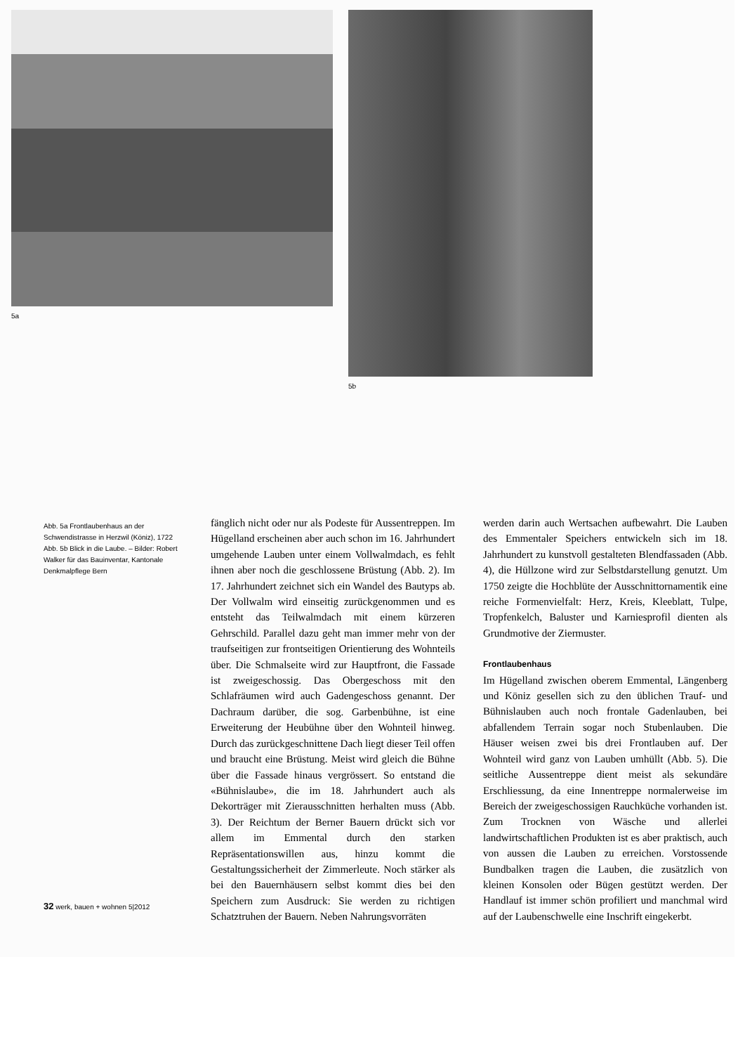5a 5b
Abb. 5a Frontlaubenhaus an der Schwendistrasse in Herzwil (Köniz), 1722
Abb. 5b Blick in die Laube. – Bilder: Robert Walker für das Bauinventar, Kantonale Denkmalpflege Bern
fänglich nicht oder nur als Podeste für Aussentreppen. Im Hügelland erscheinen aber auch schon im 16. Jahrhundert umgehende Lauben unter einem Vollwalmdach, es fehlt ihnen aber noch die geschlossene Brüstung (Abb. 2). Im 17. Jahrhundert zeichnet sich ein Wandel des Bautyps ab. Der Vollwalm wird einseitig zurückgenommen und es entsteht das Teilwalmdach mit einem kürzeren Gehrschild. Parallel dazu geht man immer mehr von der traufseitigen zur frontseitigen Orientierung des Wohnteils über. Die Schmalseite wird zur Hauptfront, die Fassade ist zweigeschossig. Das Obergeschoss mit den Schlafräumen wird auch Gadengeschoss genannt. Der Dachraum darüber, die sog. Garbenbühne, ist eine Erweiterung der Heubühne über den Wohnteil hinweg. Durch das zurückgeschnittene Dach liegt dieser Teil offen und braucht eine Brüstung. Meist wird gleich die Bühne über die Fassade hinaus vergrössert. So entstand die «Bühnislaube», die im 18. Jahrhundert auch als Dekorträger mit Zierausschnitten herhalten muss (Abb. 3). Der Reichtum der Berner Bauern drückt sich vor allem im Emmental durch den starken Repräsentationswillen aus, hinzu kommt die Gestaltungssicherheit der Zimmerleute. Noch stärker als bei den Bauernhäusern selbst kommt dies bei den Speichern zum Ausdruck: Sie werden zu richtigen Schatztruhen der Bauern. Neben Nahrungsvorräten
werden darin auch Wertsachen aufbewahrt. Die Lauben des Emmentaler Speichers entwickeln sich im 18. Jahrhundert zu kunstvoll gestalteten Blendfassaden (Abb. 4), die Hüllzone wird zur Selbstdarstellung genutzt. Um 1750 zeigte die Hochblüte der Ausschnittornamentik eine reiche Formenvielfalt: Herz, Kreis, Kleeblatt, Tulpe, Tropfenkelch, Baluster und Karniesprofil dienten als Grundmotive der Ziermuster.
Frontlaubenhaus
Im Hügelland zwischen oberem Emmental, Längenberg und Köniz gesellen sich zu den üblichen Trauf- und Bühnislauben auch noch frontale Gadenlauben, bei abfallendem Terrain sogar noch Stubenlauben. Die Häuser weisen zwei bis drei Frontlauben auf. Der Wohnteil wird ganz von Lauben umhüllt (Abb. 5). Die seitliche Aussentreppe dient meist als sekundäre Erschliessung, da eine Innentreppe normalerweise im Bereich der zweigeschossigen Rauchküche vorhanden ist. Zum Trocknen von Wäsche und allerlei landwirtschaftlichen Produkten ist es aber praktisch, auch von aussen die Lauben zu erreichen. Vorstossende Bundbalken tragen die Lauben, die zusätzlich von kleinen Konsolen oder Bügen gestützt werden. Der Handlauf ist immer schön profiliert und manchmal wird auf der Laubenschwelle eine Inschrift eingekerbt.
32 werk, bauen + wohnen 5|2012